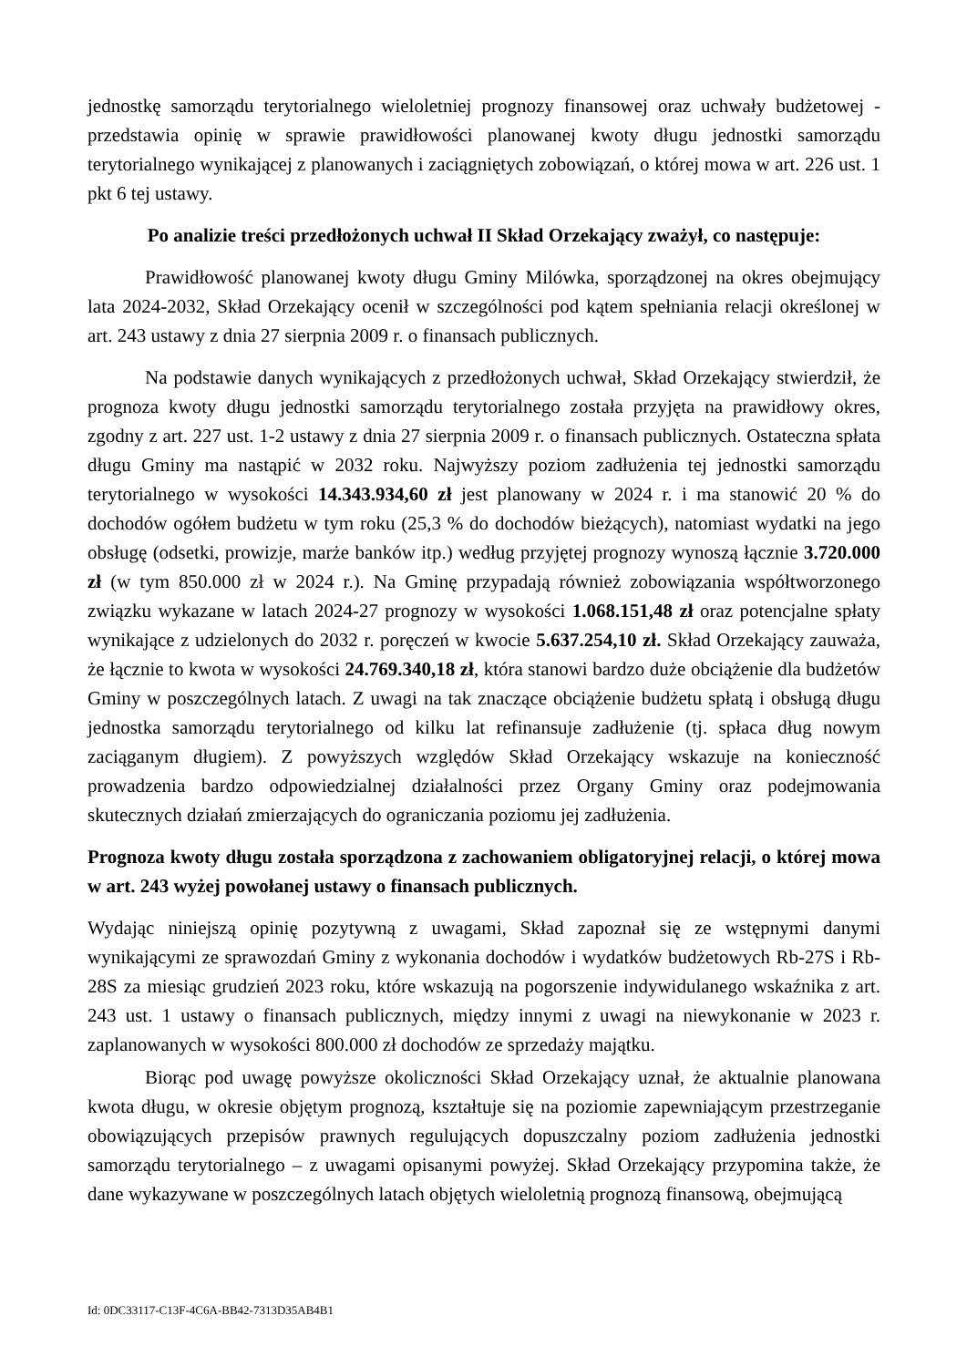jednostkę samorządu terytorialnego wieloletniej prognozy finansowej oraz uchwały budżetowej - przedstawia opinię w sprawie prawidłowości planowanej kwoty długu jednostki samorządu terytorialnego wynikającej z planowanych i zaciągniętych zobowiązań, o której mowa w art. 226 ust. 1 pkt 6 tej ustawy.
Po analizie treści przedłożonych uchwał II Skład Orzekający zważył, co następuje:
Prawidłowość planowanej kwoty długu Gminy Milówka, sporządzonej na okres obejmujący lata 2024-2032, Skład Orzekający ocenił w szczególności pod kątem spełniania relacji określonej w art. 243 ustawy z dnia 27 sierpnia 2009 r. o finansach publicznych.
Na podstawie danych wynikających z przedłożonych uchwał, Skład Orzekający stwierdził, że prognoza kwoty długu jednostki samorządu terytorialnego została przyjęta na prawidłowy okres, zgodny z art. 227 ust. 1-2 ustawy z dnia 27 sierpnia 2009 r. o finansach publicznych. Ostateczna spłata długu Gminy ma nastąpić w 2032 roku. Najwyższy poziom zadłużenia tej jednostki samorządu terytorialnego w wysokości 14.343.934,60 zł jest planowany w 2024 r. i ma stanowić 20 % do dochodów ogółem budżetu w tym roku (25,3 % do dochodów bieżących), natomiast wydatki na jego obsługę (odsetki, prowizje, marże banków itp.) według przyjętej prognozy wynoszą łącznie 3.720.000 zł (w tym 850.000 zł w 2024 r.). Na Gminę przypadają również zobowiązania współtworzonego związku wykazane w latach 2024-27 prognozy w wysokości 1.068.151,48 zł oraz potencjalne spłaty wynikające z udzielonych do 2032 r. poręczeń w kwocie 5.637.254,10 zł. Skład Orzekający zauważa, że łącznie to kwota w wysokości 24.769.340,18 zł, która stanowi bardzo duże obciążenie dla budżetów Gminy w poszczególnych latach. Z uwagi na tak znaczące obciążenie budżetu spłatą i obsługą długu jednostka samorządu terytorialnego od kilku lat refinansuje zadłużenie (tj. spłaca dług nowym zaciąganym długiem). Z powyższych względów Skład Orzekający wskazuje na konieczność prowadzenia bardzo odpowiedzialnej działalności przez Organy Gminy oraz podejmowania skutecznych działań zmierzających do ograniczania poziomu jej zadłużenia.
Prognoza kwoty długu została sporządzona z zachowaniem obligatoryjnej relacji, o której mowa w art. 243 wyżej powołanej ustawy o finansach publicznych.
Wydając niniejszą opinię pozytywną z uwagami, Skład zapoznał się ze wstępnymi danymi wynikającymi ze sprawozdań Gminy z wykonania dochodów i wydatków budżetowych Rb-27S i Rb-28S za miesiąc grudzień 2023 roku, które wskazują na pogorszenie indywidulanego wskaźnika z art. 243 ust. 1 ustawy o finansach publicznych, między innymi z uwagi na niewykonanie w 2023 r. zaplanowanych w wysokości 800.000 zł dochodów ze sprzedaży majątku.
Biorąc pod uwagę powyższe okoliczności Skład Orzekający uznał, że aktualnie planowana kwota długu, w okresie objętym prognozą, kształtuje się na poziomie zapewniającym przestrzeganie obowiązujących przepisów prawnych regulujących dopuszczalny poziom zadłużenia jednostki samorządu terytorialnego – z uwagami opisanymi powyżej. Skład Orzekający przypomina także, że dane wykazywane w poszczególnych latach objętych wieloletnią prognozą finansową, obejmującą
Id: 0DC33117-C13F-4C6A-BB42-7313D35AB4B1